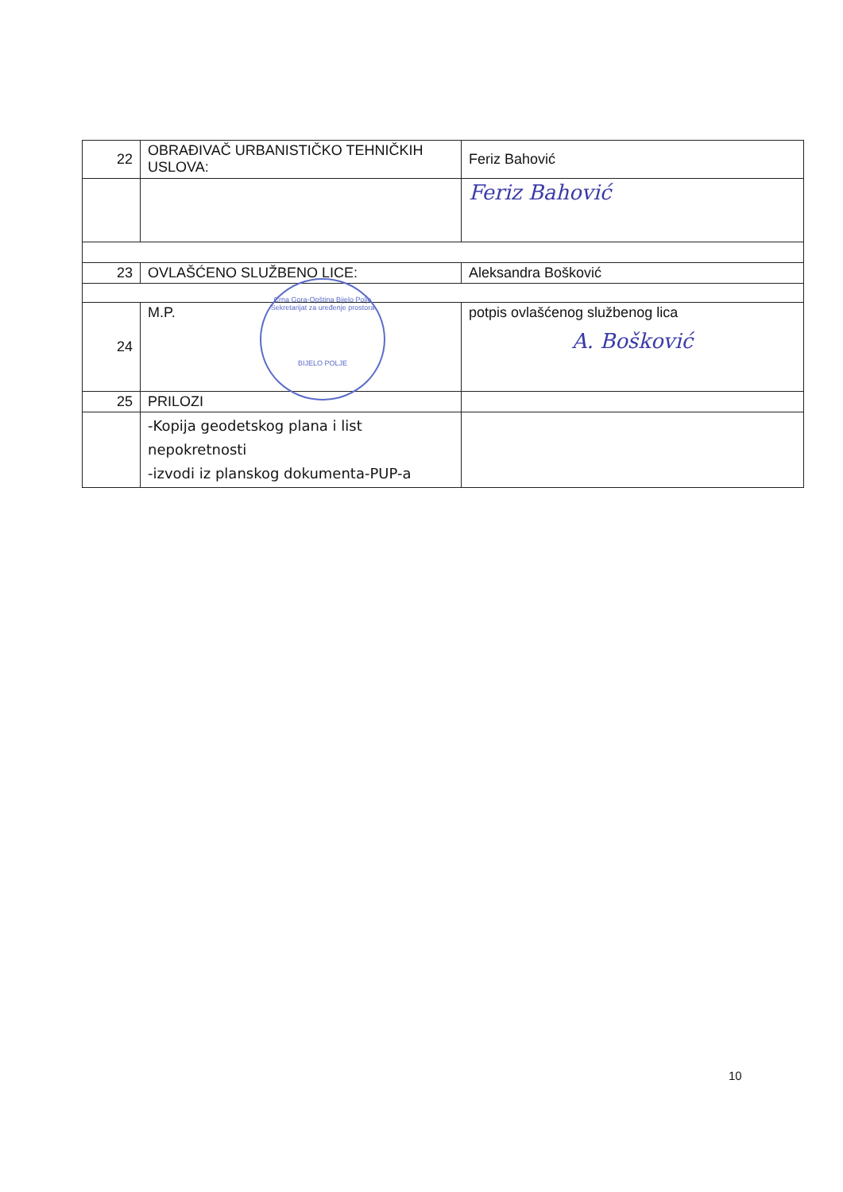| 22 | OBRAĐIVAČ URBANISTIČKO TEHNIČKIH USLOVA: | Feriz Bahović |
| | | Feriz Bahović |
| 23 | OVLAŠĆENO SLUŽBENO LICE: | Aleksandra Bošković |
| 24 | M.P. | potpis ovlašćenog službenog lica A. Bošković |
| 25 | PRILOZI | |
| | -Kopija geodetskog plana i list nepokretnosti -izvodi iz planskog dokumenta-PUP-a | |
Crna Gora-Opština Bijelo Polje
Sekretarijat za uređenje prostora
BIJELO POLJE
10